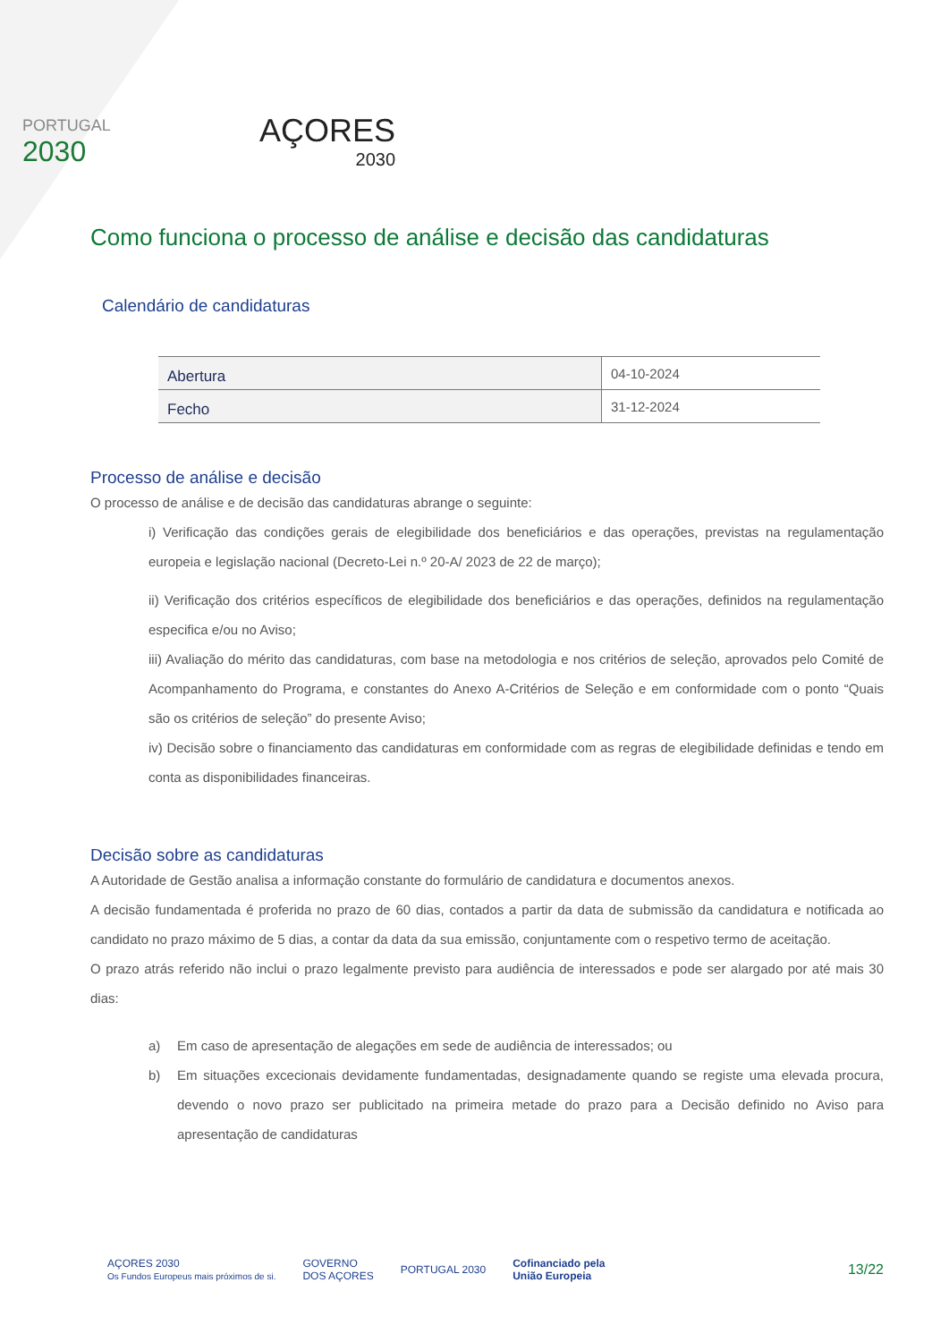PORTUGAL
2030
AÇORES
2030
Como funciona o processo de análise e decisão das candidaturas
Calendário de candidaturas
| Abertura | 04-10-2024 |
| Fecho | 31-12-2024 |
Processo de análise e decisão
O processo de análise e de decisão das candidaturas abrange o seguinte:
i) Verificação das condições gerais de elegibilidade dos beneficiários e das operações, previstas na regulamentação europeia e legislação nacional (Decreto-Lei n.º 20-A/ 2023 de 22 de março);
ii) Verificação dos critérios específicos de elegibilidade dos beneficiários e das operações, definidos na regulamentação especifica e/ou no Aviso;
iii) Avaliação do mérito das candidaturas, com base na metodologia e nos critérios de seleção, aprovados pelo Comité de Acompanhamento do Programa, e constantes do Anexo A-Critérios de Seleção e em conformidade com o ponto “Quais são os critérios de seleção” do presente Aviso;
iv) Decisão sobre o financiamento das candidaturas em conformidade com as regras de elegibilidade definidas e tendo em conta as disponibilidades financeiras.
Decisão sobre as candidaturas
A Autoridade de Gestão analisa a informação constante do formulário de candidatura e documentos anexos.
A decisão fundamentada é proferida no prazo de 60 dias, contados a partir da data de submissão da candidatura e notificada ao candidato no prazo máximo de 5 dias, a contar da data da sua emissão, conjuntamente com o respetivo termo de aceitação.
O prazo atrás referido não inclui o prazo legalmente previsto para audiência de interessados e pode ser alargado por até mais 30 dias:
a) Em caso de apresentação de alegações em sede de audiência de interessados; ou
b) Em situações excecionais devidamente fundamentadas, designadamente quando se registe uma elevada procura, devendo o novo prazo ser publicitado na primeira metade do prazo para a Decisão definido no Aviso para apresentação de candidaturas
AÇORES 2030
Os Fundos Europeus mais próximos de si.
GOVERNO
DOS AÇORES
PORTUGAL 2030
Cofinanciado pela
União Europeia
13/22